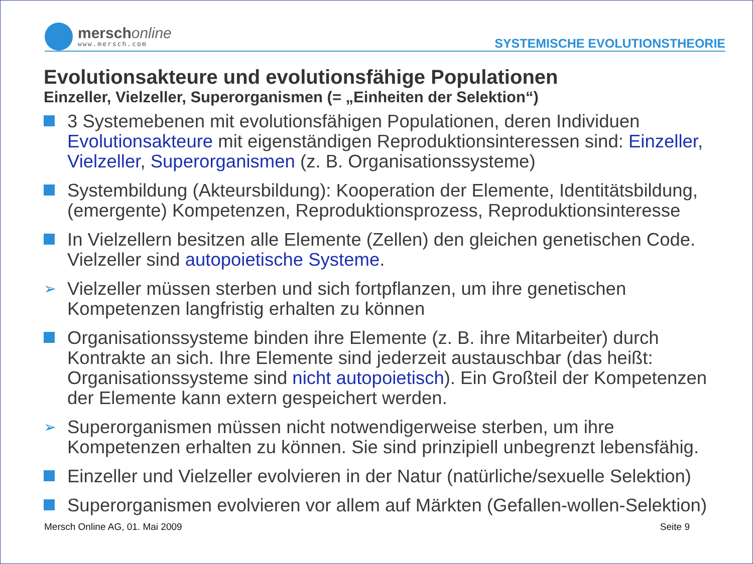merschonline
www.mersch.com
SYSTEMISCHE EVOLUTIONSTHEORIE
Evolutionsakteure und evolutionsfähige Populationen
Einzeller, Vielzeller, Superorganismen (= „Einheiten der Selektion“)
3 Systemebenen mit evolutionsfähigen Populationen, deren Individuen Evolutionsakteure mit eigenständigen Reproduktionsinteressen sind: Einzeller, Vielzeller, Superorganismen (z. B. Organisationssysteme)
Systembildung (Akteursbildung): Kooperation der Elemente, Identitätsbildung, (emergente) Kompetenzen, Reproduktionsprozess, Reproduktionsinteresse
In Vielzellern besitzen alle Elemente (Zellen) den gleichen genetischen Code. Vielzeller sind autopoietische Systeme.
➢
Vielzeller müssen sterben und sich fortpflanzen, um ihre genetischen Kompetenzen langfristig erhalten zu können
Organisationssysteme binden ihre Elemente (z. B. ihre Mitarbeiter) durch Kontrakte an sich. Ihre Elemente sind jederzeit austauschbar (das heißt: Organisationssysteme sind nicht autopoietisch). Ein Großteil der Kompetenzen der Elemente kann extern gespeichert werden.
➢
Superorganismen müssen nicht notwendigerweise sterben, um ihre Kompetenzen erhalten zu können. Sie sind prinzipiell unbegrenzt lebensfähig.
Einzeller und Vielzeller evolvieren in der Natur (natürliche/sexuelle Selektion)
Superorganismen evolvieren vor allem auf Märkten (Gefallen-wollen-Selektion)
Mersch Online AG, 01. Mai 2009 Seite 9